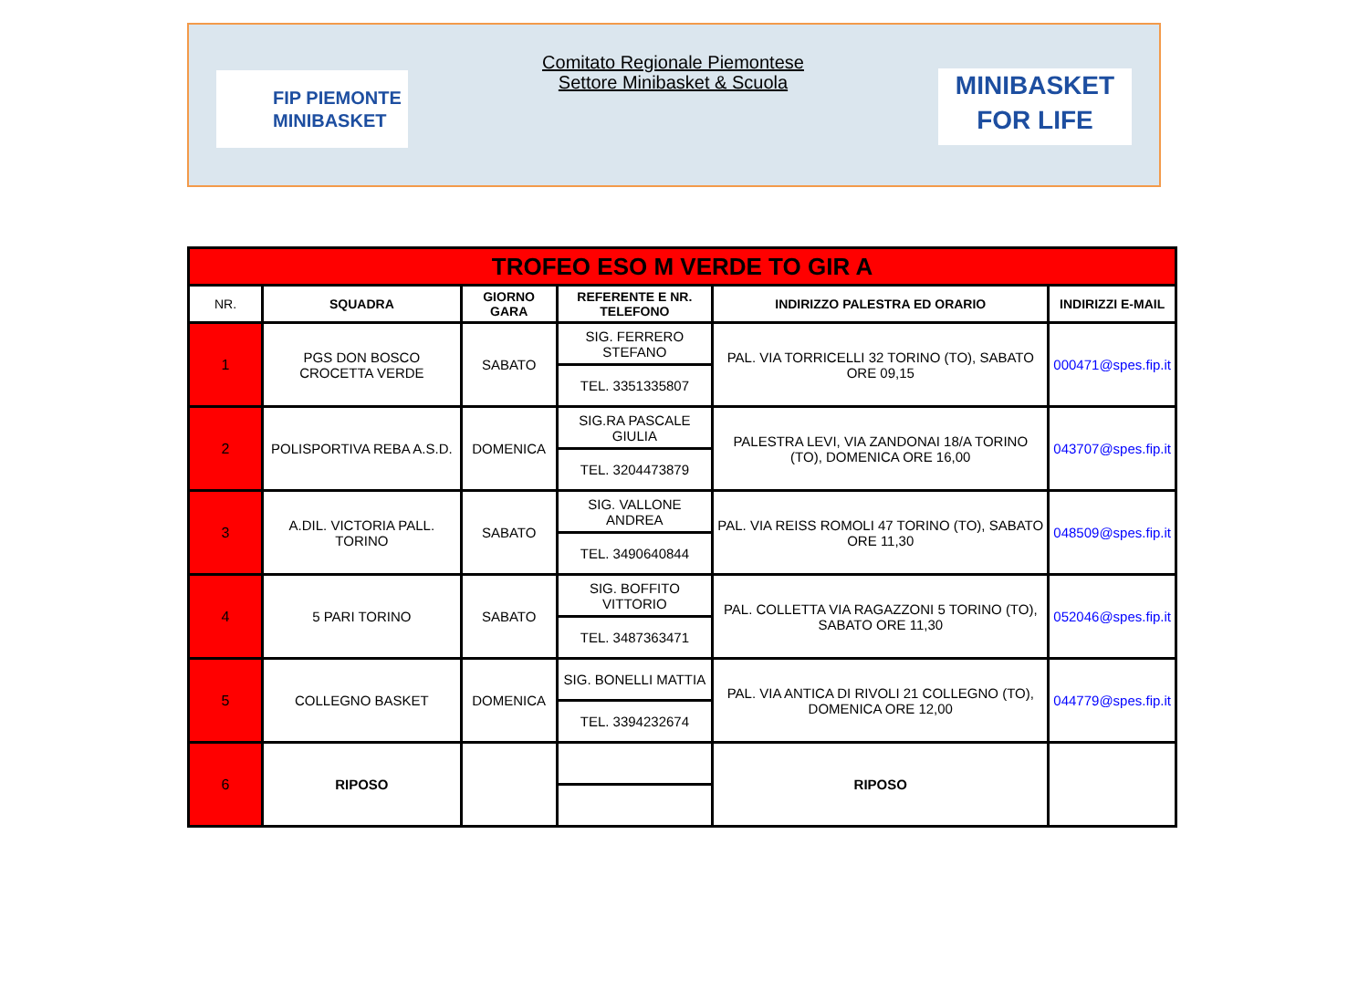FIP PIEMONTE
MINIBASKET
Comitato Regionale Piemontese
Settore Minibasket & Scuola
MINIBASKET
FOR LIFE
| TROFEO ESO M VERDE TO GIR A | | | | | |
| NR. | SQUADRA | GIORNO GARA | REFERENTE E NR. TELEFONO | INDIRIZZO PALESTRA ED ORARIO | INDIRIZZI E-MAIL |
| 1 | PGS DON BOSCO CROCETTA VERDE | SABATO | SIG. FERRERO STEFANO | PAL. VIA TORRICELLI 32 TORINO (TO), SABATO ORE 09,15 | 000471@spes.fip.it |
| | | | TEL. 3351335807 | | |
| 2 | POLISPORTIVA REBA A.S.D. | DOMENICA | SIG.RA PASCALE GIULIA | PALESTRA LEVI, VIA ZANDONAI 18/A TORINO (TO), DOMENICA ORE 16,00 | 043707@spes.fip.it |
| | | | TEL. 3204473879 | | |
| 3 | A.DIL. VICTORIA PALL. TORINO | SABATO | SIG. VALLONE ANDREA | PAL. VIA REISS ROMOLI 47 TORINO (TO), SABATO ORE 11,30 | 048509@spes.fip.it |
| | | | TEL. 3490640844 | | |
| 4 | 5 PARI TORINO | SABATO | SIG. BOFFITO VITTORIO | PAL. COLLETTA VIA RAGAZZONI 5 TORINO (TO), SABATO ORE 11,30 | 052046@spes.fip.it |
| | | | TEL. 3487363471 | | |
| 5 | COLLEGNO BASKET | DOMENICA | SIG. BONELLI MATTIA | PAL. VIA ANTICA DI RIVOLI 21 COLLEGNO (TO), DOMENICA ORE 12,00 | 044779@spes.fip.it |
| | | | TEL. 3394232674 | | |
| 6 | RIPOSO | | | RIPOSO | |